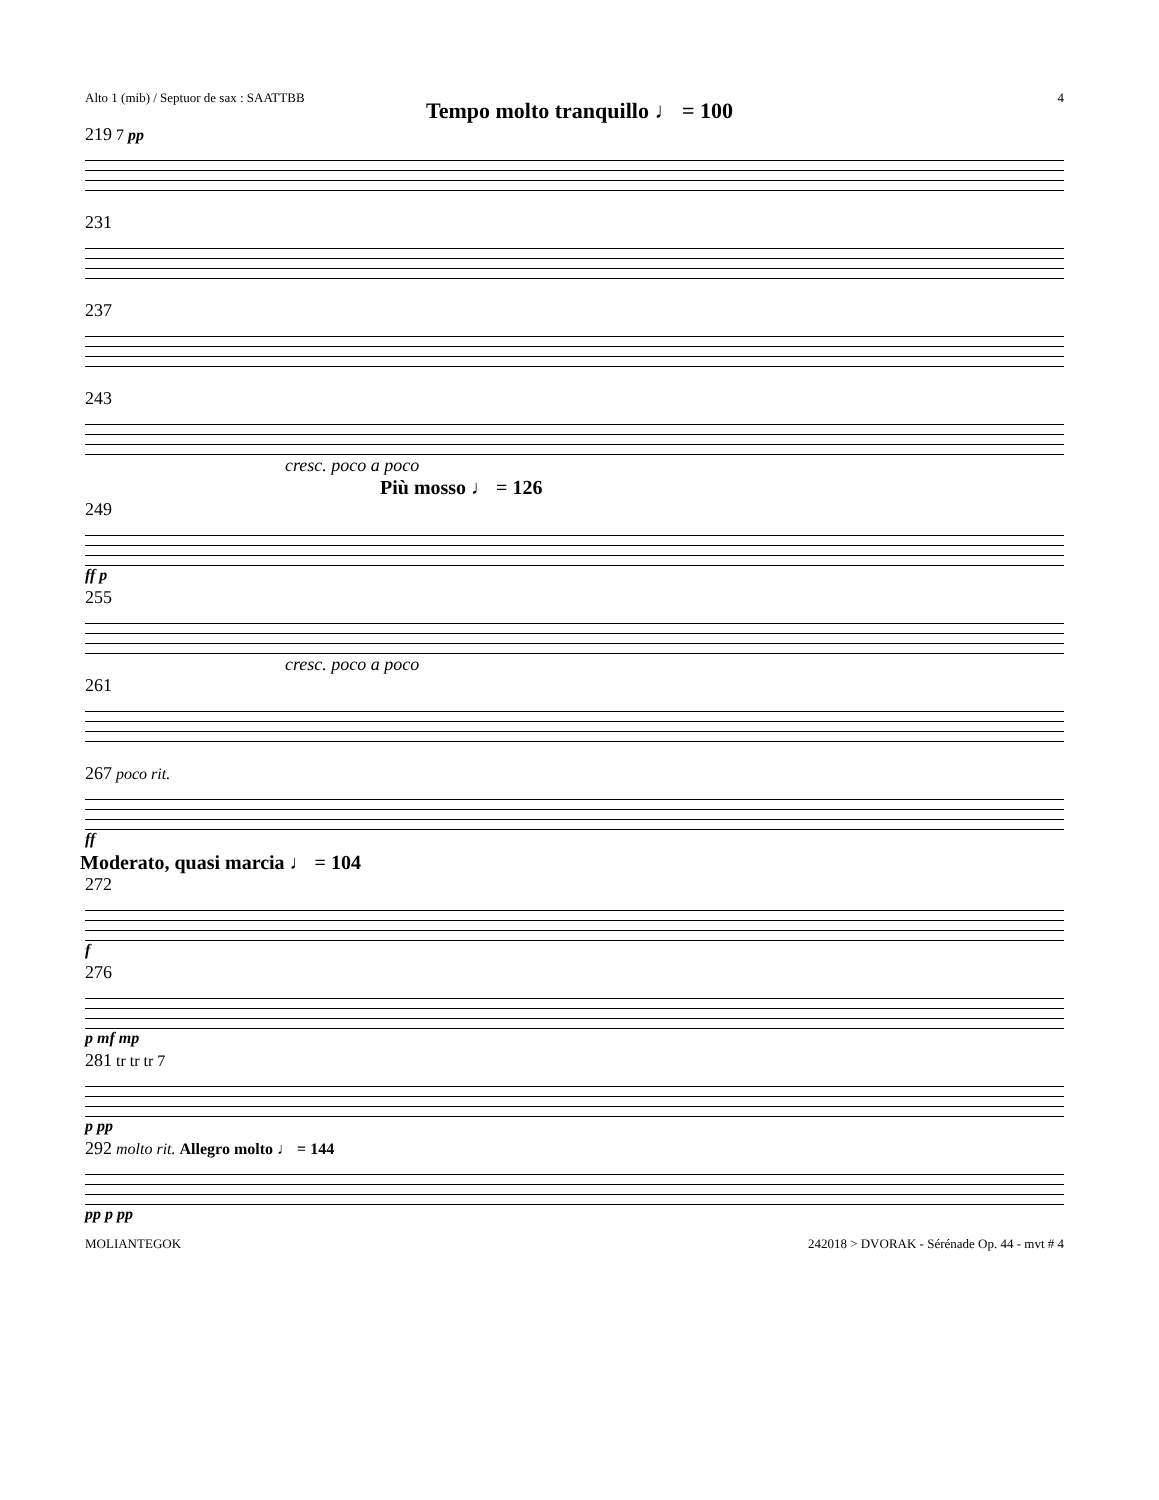Alto 1 (mib) / Septuor de sax : SAATTBB 4
Tempo molto tranquillo ♩ = 100
219 7 pp
231
237
243
cresc. poco a poco
Più mosso ♩ = 126
249
ff p
255
cresc. poco a poco
261
267 poco rit.
ff
Moderato, quasi marcia ♩ = 104
272
f
276
p mf mp
281 tr tr tr 7
p pp
292 molto rit. Allegro molto ♩ = 144
pp p pp
MOLIANTEGOK 242018 > DVORAK - Sérénade Op. 44 - mvt # 4